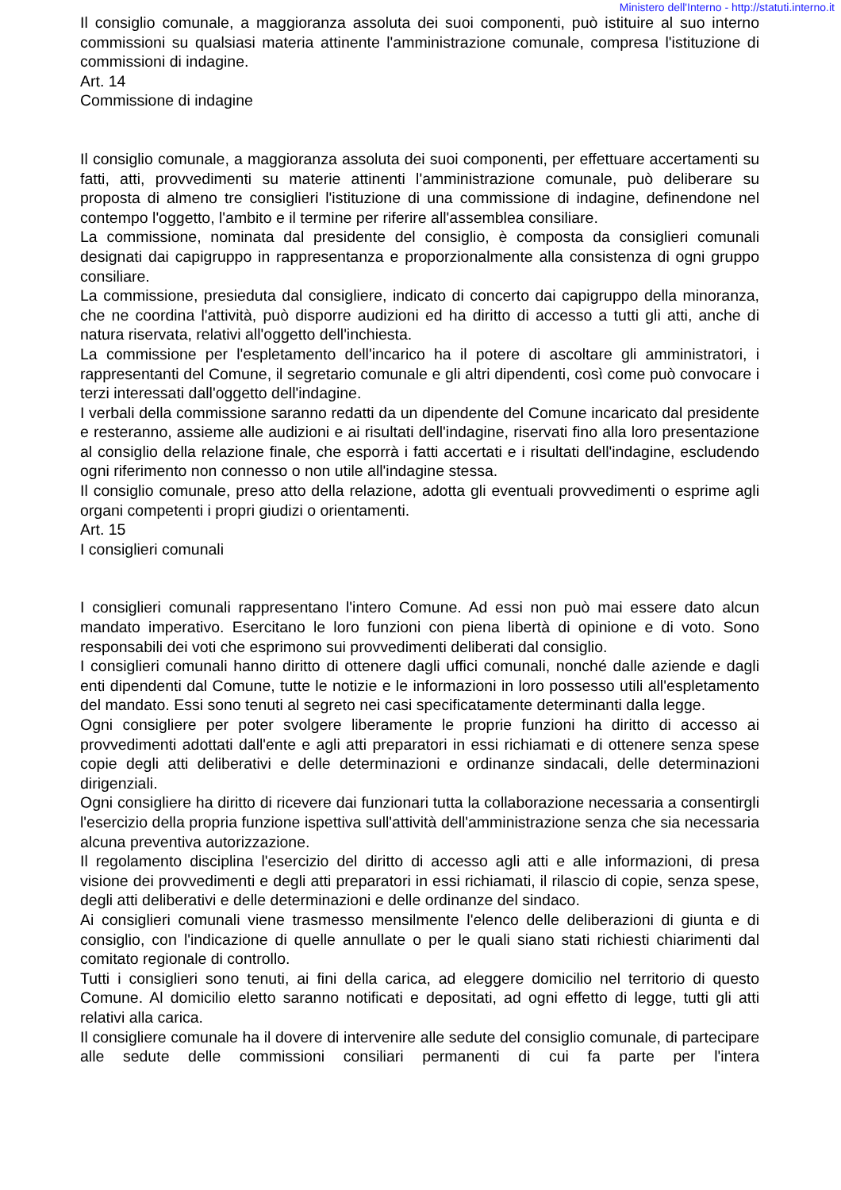Ministero dell'Interno - http://statuti.interno.it
Il consiglio comunale, a maggioranza assoluta dei suoi componenti, può istituire al suo interno commissioni su qualsiasi materia attinente l'amministrazione comunale, compresa l'istituzione di commissioni di indagine.
Art. 14
Commissione di indagine
Il consiglio comunale, a maggioranza assoluta dei suoi componenti, per effettuare accertamenti su fatti, atti, provvedimenti su materie attinenti l'amministrazione comunale, può deliberare su proposta di almeno tre consiglieri l'istituzione di una commissione di indagine, definendone nel contempo l'oggetto, l'ambito e il termine per riferire all'assemblea consiliare.
La commissione, nominata dal presidente del consiglio, è composta da consiglieri comunali designati dai capigruppo in rappresentanza e proporzionalmente alla consistenza di ogni gruppo consiliare.
La commissione, presieduta dal consigliere, indicato di concerto dai capigruppo della minoranza, che ne coordina l'attività, può disporre audizioni ed ha diritto di accesso a tutti gli atti, anche di natura riservata, relativi all'oggetto dell'inchiesta.
La commissione per l'espletamento dell'incarico ha il potere di ascoltare gli amministratori, i rappresentanti del Comune, il segretario comunale e gli altri dipendenti, così come può convocare i terzi interessati dall'oggetto dell'indagine.
I verbali della commissione saranno redatti da un dipendente del Comune incaricato dal presidente e resteranno, assieme alle audizioni e ai risultati dell'indagine, riservati fino alla loro presentazione al consiglio della relazione finale, che esporrà i fatti accertati e i risultati dell'indagine, escludendo ogni riferimento non connesso o non utile all'indagine stessa.
Il consiglio comunale, preso atto della relazione, adotta gli eventuali provvedimenti o esprime agli organi competenti i propri giudizi o orientamenti.
Art. 15
I consiglieri comunali
I consiglieri comunali rappresentano l'intero Comune. Ad essi non può mai essere dato alcun mandato imperativo. Esercitano le loro funzioni con piena libertà di opinione e di voto. Sono responsabili dei voti che esprimono sui provvedimenti deliberati dal consiglio.
I consiglieri comunali hanno diritto di ottenere dagli uffici comunali, nonché dalle aziende e dagli enti dipendenti dal Comune, tutte le notizie e le informazioni in loro possesso utili all'espletamento del mandato. Essi sono tenuti al segreto nei casi specificatamente determinanti dalla legge.
Ogni consigliere per poter svolgere liberamente le proprie funzioni ha diritto di accesso ai provvedimenti adottati dall'ente e agli atti preparatori in essi richiamati e di ottenere senza spese copie degli atti deliberativi e delle determinazioni e ordinanze sindacali, delle determinazioni dirigenziali.
Ogni consigliere ha diritto di ricevere dai funzionari tutta la collaborazione necessaria a consentirgli l'esercizio della propria funzione ispettiva sull'attività dell'amministrazione senza che sia necessaria alcuna preventiva autorizzazione.
Il regolamento disciplina l'esercizio del diritto di accesso agli atti e alle informazioni, di presa visione dei provvedimenti e degli atti preparatori in essi richiamati, il rilascio di copie, senza spese, degli atti deliberativi e delle determinazioni e delle ordinanze del sindaco.
Ai consiglieri comunali viene trasmesso mensilmente l'elenco delle deliberazioni di giunta e di consiglio, con l'indicazione di quelle annullate o per le quali siano stati richiesti chiarimenti dal comitato regionale di controllo.
Tutti i consiglieri sono tenuti, ai fini della carica, ad eleggere domicilio nel territorio di questo Comune. Al domicilio eletto saranno notificati e depositati, ad ogni effetto di legge, tutti gli atti relativi alla carica.
Il consigliere comunale ha il dovere di intervenire alle sedute del consiglio comunale, di partecipare alle sedute delle commissioni consiliari permanenti di cui fa parte per l'intera